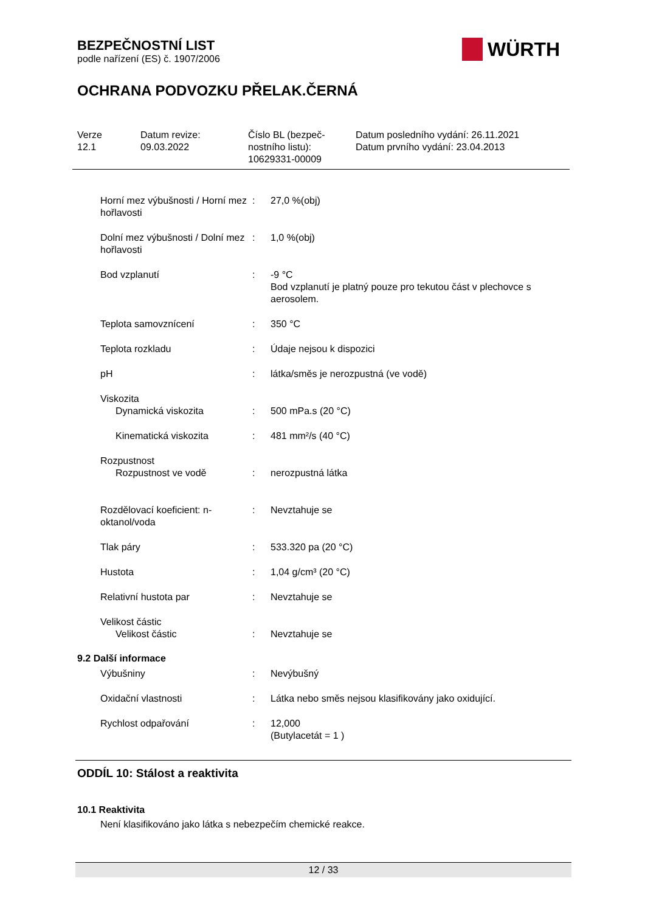BEZPEČNOSTNÍ LIST
podle nařízení (ES) č. 1907/2006
WÜRTH
OCHRANA PODVOZKU PŘELAK.ČERNÁ
Verze
12.1
Datum revize:
09.03.2022
Číslo BL (bezpeč-
nostního listu):
10629331-00009
Datum posledního vydání: 26.11.2021
Datum prvního vydání: 23.04.2013
Horní mez výbušnosti / Horní mez hořlavosti
: 27,0 %(obj)
Dolní mez výbušnosti / Dolní mez hořlavosti
: 1,0 %(obj)
Bod vzplanutí : -9 °C
Bod vzplanutí je platný pouze pro tekutou část v plechovce s aerosolem.
Teplota samovznícení : 350 °C
Teplota rozkladu : Údaje nejsou k dispozici
pH : látka/směs je nerozpustná (ve vodě)
Viskozita
Dynamická viskozita : 500 mPa.s (20 °C)
Kinematická viskozita : 481 mm²/s (40 °C)
Rozpustnost
Rozpustnost ve vodě : nerozpustná látka
Rozdělovací koeficient: n-oktanol/voda
: Nevztahuje se
Tlak páry : 533.320 pa (20 °C)
Hustota : 1,04 g/cm³ (20 °C)
Relativní hustota par : Nevztahuje se
Velikost částic
Velikost částic : Nevztahuje se
9.2 Další informace
Výbušniny : Nevýbušný
Oxidační vlastnosti : Látka nebo směs nejsou klasifikovány jako oxidující.
Rychlost odpařování : 12,000
(Butylacetát = 1 )
ODDÍL 10: Stálost a reaktivita
10.1 Reaktivita
Není klasifikováno jako látka s nebezpečím chemické reakce.
12 / 33